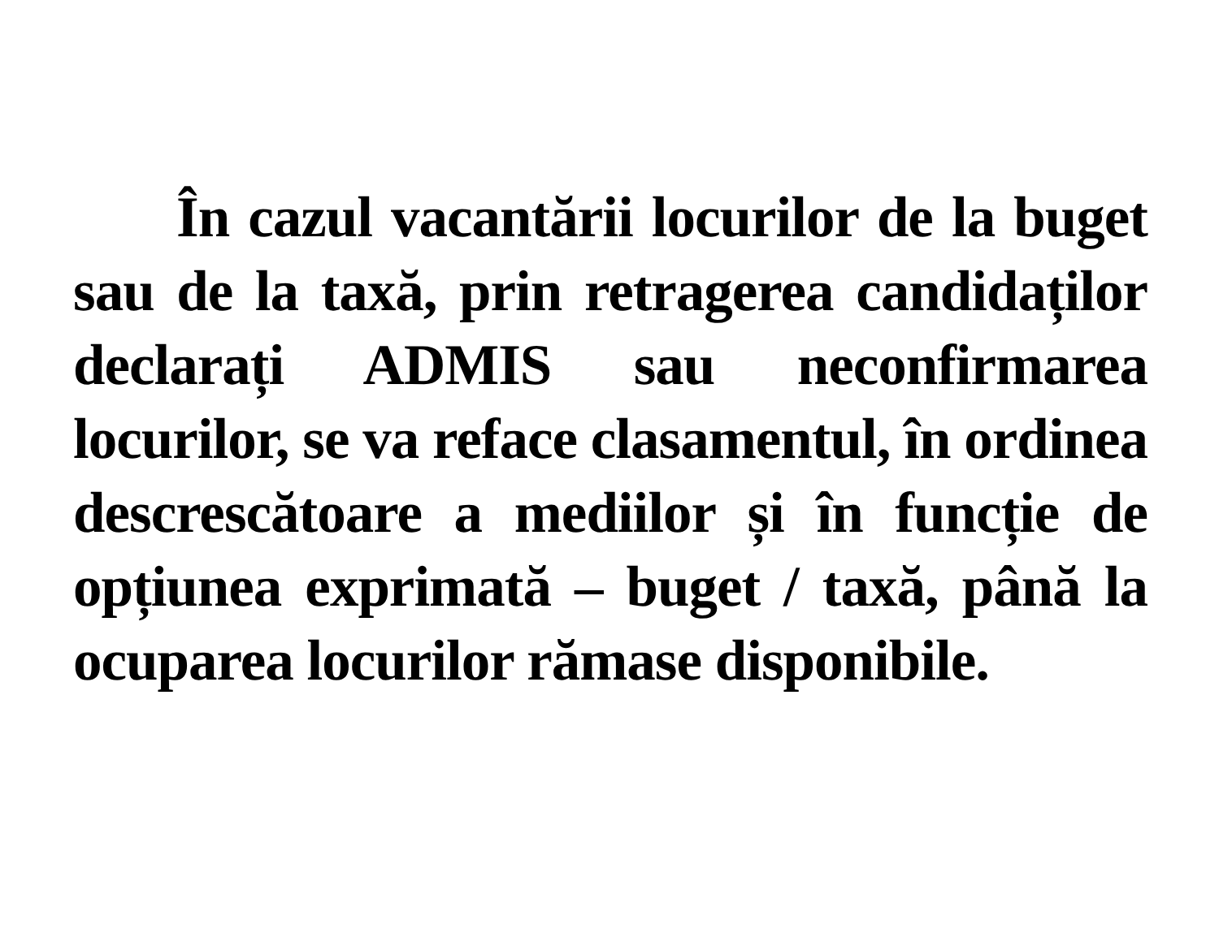În cazul vacantării locurilor de la buget sau de la taxă, prin retragerea candidaților declarați ADMIS sau neconfirmarea locurilor, se va reface clasamentul, în ordinea descrescătoare a mediilor și în funcție de opțiunea exprimată – buget / taxă, până la ocuparea locurilor rămase disponibile.